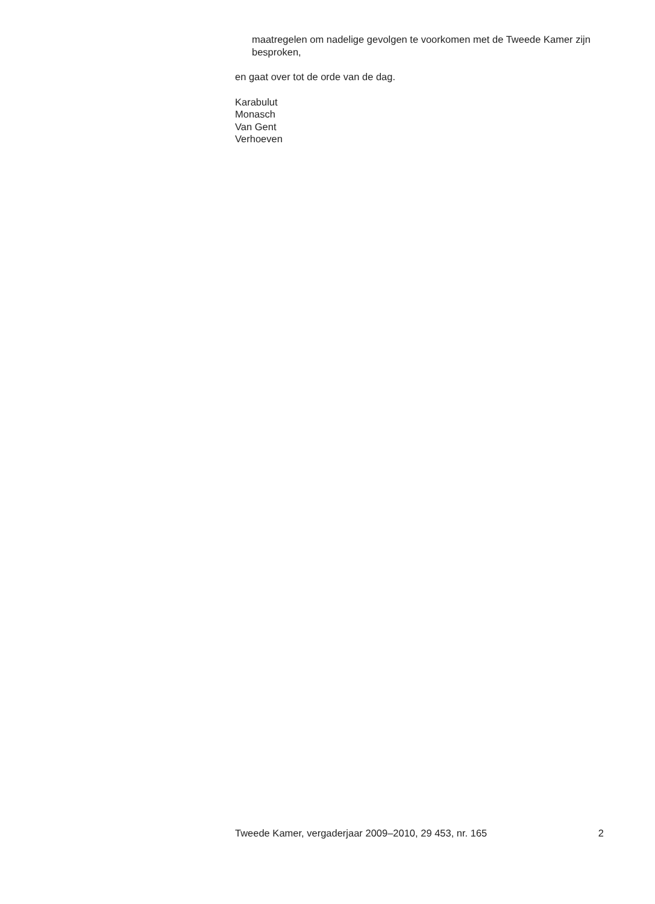maatregelen om nadelige gevolgen te voorkomen met de Tweede Kamer zijn besproken,
en gaat over tot de orde van de dag.
Karabulut
Monasch
Van Gent
Verhoeven
Tweede Kamer, vergaderjaar 2009–2010, 29 453, nr. 165 2